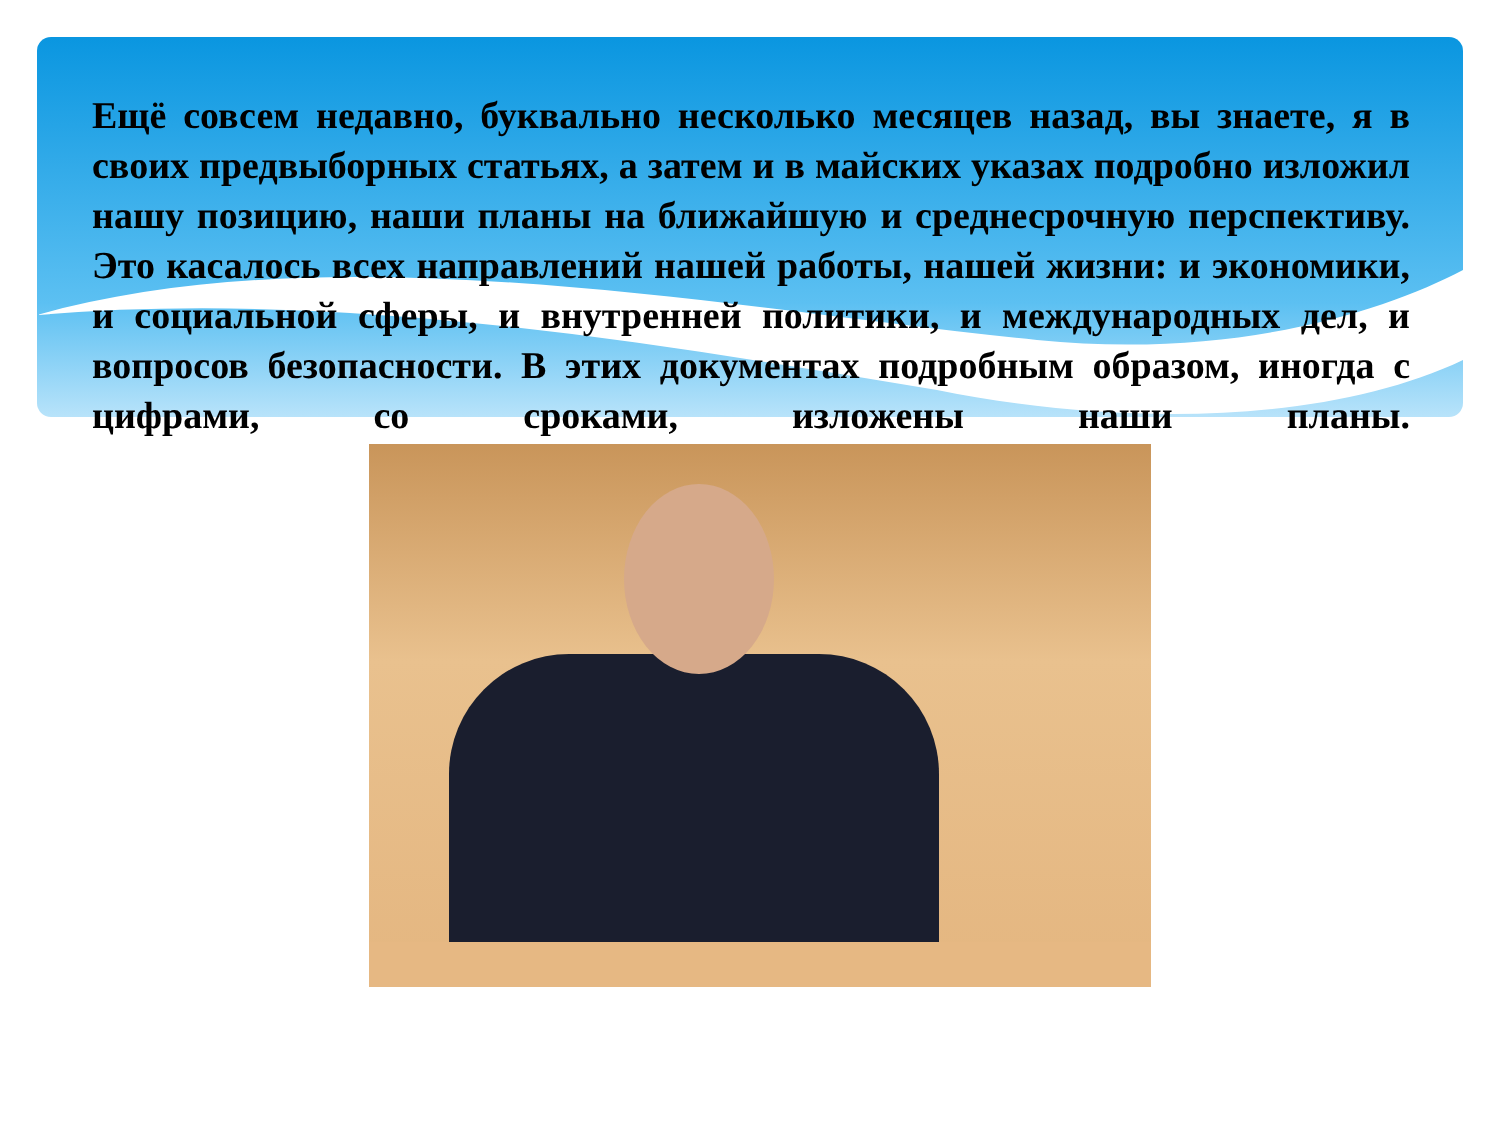Ещё совсем недавно, буквально несколько месяцев назад, вы знаете, я в своих предвыборных статьях, а затем и в майских указах подробно изложил нашу позицию, наши планы на ближайшую и среднесрочную перспективу. Это касалось всех направлений нашей работы, нашей жизни: и экономики, и социальной сферы, и внутренней политики, и международных дел, и вопросов безопасности. В этих документах подробным образом, иногда с цифрами, со сроками, изложены наши планы.